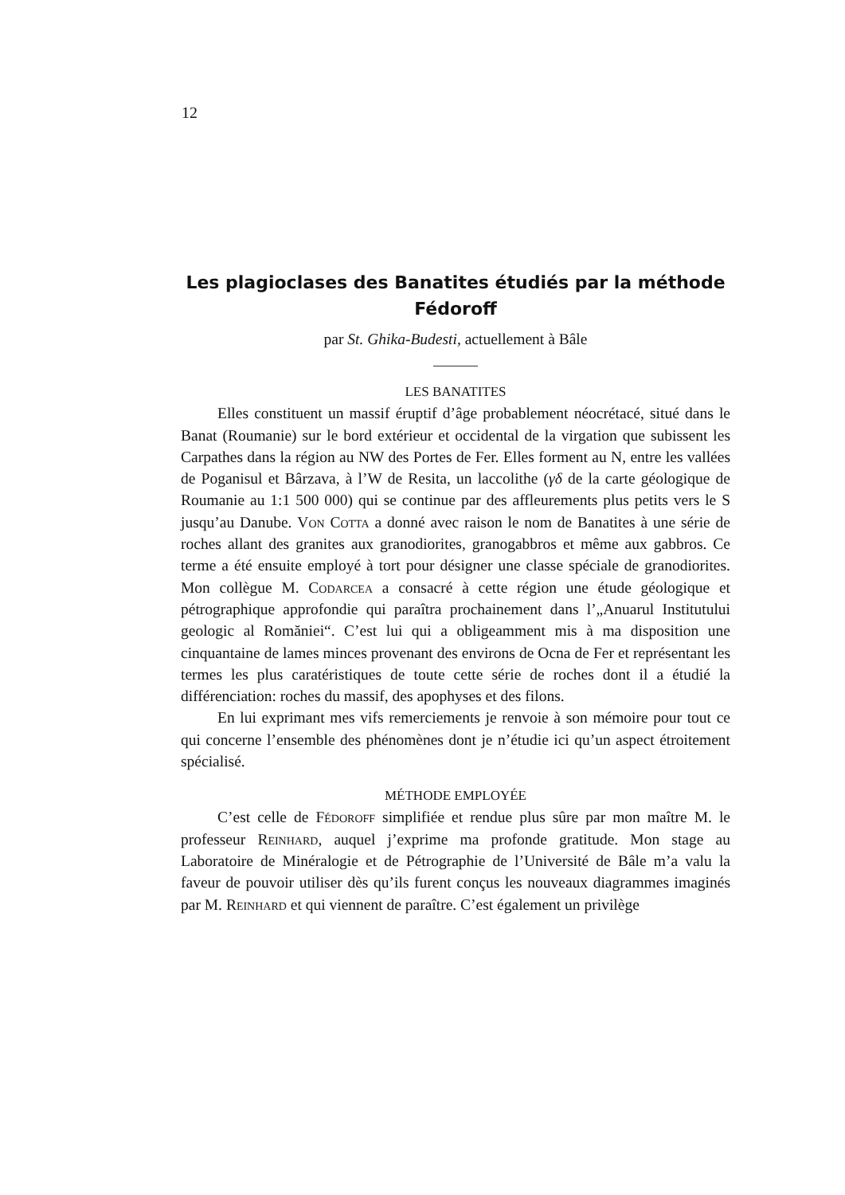12
Les plagioclases des Banatites étudiés par la méthode Fédoroff
par St. Ghika-Budesti, actuellement à Bâle
LES BANATITES
Elles constituent un massif éruptif d’âge probablement néocrétacé, situé dans le Banat (Roumanie) sur le bord extérieur et occidental de la virgation que subissent les Carpathes dans la région au NW des Portes de Fer. Elles forment au N, entre les vallées de Poganisul et Bârzava, à l’W de Resita, un laccolithe (γδ de la carte géologique de Roumanie au 1:1 500 000) qui se continue par des affleurements plus petits vers le S jusqu’au Danube. Von Cotta a donné avec raison le nom de Banatites à une série de roches allant des granites aux granodiorites, granogabbros et même aux gabbros. Ce terme a été ensuite employé à tort pour désigner une classe spéciale de granodiorites. Mon collègue M. Codarcea a consacré à cette région une étude géologique et pétrographique approfondie qui paraîtra prochainement dans l’„Anuarul Institutului geologic al Romăniei“. C’est lui qui a obligeamment mis à ma disposition une cinquantaine de lames minces provenant des environs de Ocna de Fer et représentant les termes les plus caratéristiques de toute cette série de roches dont il a étudié la différenciation: roches du massif, des apophyses et des filons.
En lui exprimant mes vifs remerciements je renvoie à son mémoire pour tout ce qui concerne l’ensemble des phénomènes dont je n’étudie ici qu’un aspect étroitement spécialisé.
MÉTHODE EMPLOYÉE
C’est celle de Fédoroff simplifiée et rendue plus sûre par mon maître M. le professeur Reinhard, auquel j’exprime ma profonde gratitude. Mon stage au Laboratoire de Minéralogie et de Pétrographie de l’Université de Bâle m’a valu la faveur de pouvoir utiliser dès qu’ils furent conçus les nouveaux diagrammes imaginés par M. Reinhard et qui viennent de paraître. C’est également un privilège